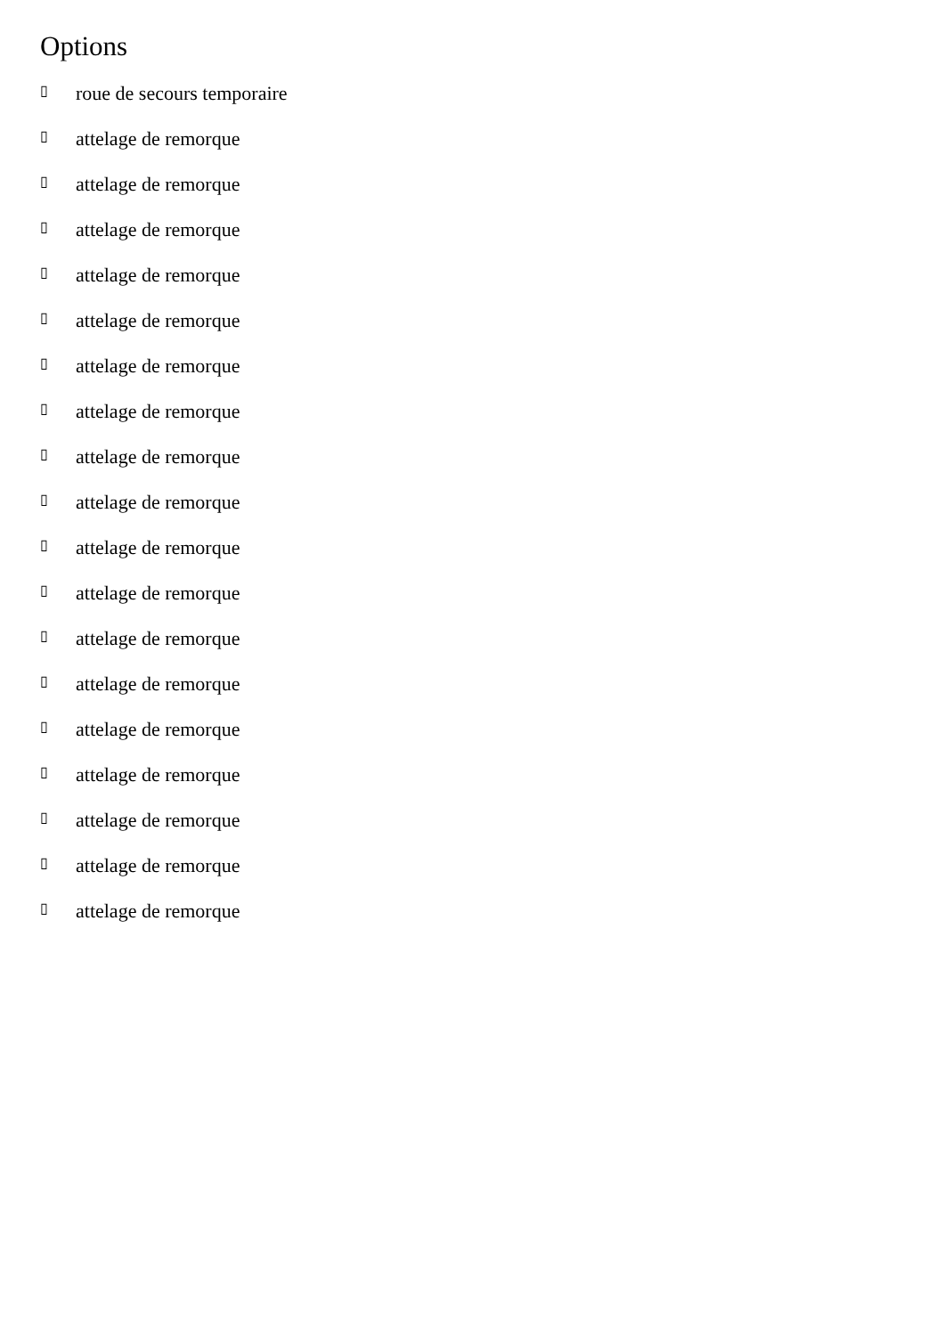Options
▯ roue de secours temporaire
▯ attelage de remorque
▯ attelage de remorque
▯ attelage de remorque
▯ attelage de remorque
▯ attelage de remorque
▯ attelage de remorque
▯ attelage de remorque
▯ attelage de remorque
▯ attelage de remorque
▯ attelage de remorque
▯ attelage de remorque
▯ attelage de remorque
▯ attelage de remorque
▯ attelage de remorque
▯ attelage de remorque
▯ attelage de remorque
▯ attelage de remorque
▯ attelage de remorque